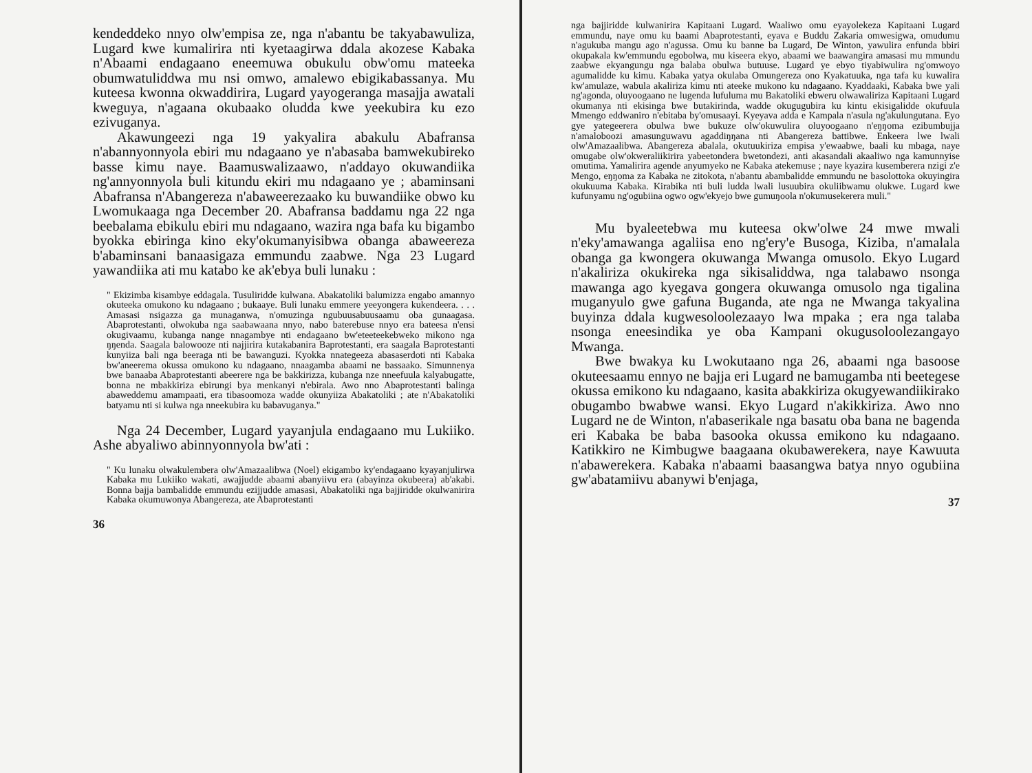kendeddeko nnyo olw'empisa ze, nga n'abantu be takyabawuliza, Lugard kwe kumalirira nti kyetaagirwa ddala akozese Kabaka n'Abaami endagaano eneemuwa obukulu obw'omu mateeka obumwatuliddwa mu nsi omwo, amalewo ebigikabassanya. Mu kuteesa kwonna okwaddirira, Lugard yayogeranga masajja awatali kweguya, n'agaana okubaako oludda kwe yeekubira ku ezo ezivuganya.
Akawungeezi nga 19 yakyalira abakulu Abafransa n'abannyonnyola ebiri mu ndagaano ye n'abasaba bamwekubireko basse kimu naye. Baamuswalizaawo, n'addayo okuwandiika ng'annyonnyola buli kitundu ekiri mu ndagaano ye ; abaminsani Abafransa n'Abangereza n'abaweerezaako ku buwandiike obwo ku Lwomukaaga nga December 20. Abafransa baddamu nga 22 nga beebalama ebikulu ebiri mu ndagaano, wazira nga bafa ku bigambo byokka ebiringa kino eky'okumanyisibwa obanga abaweereza b'abaminsani banaasigaza emmundu zaabwe. Nga 23 Lugard yawandiika ati mu katabo ke ak'ebya buli lunaku :
" Ekizimba kisambye eddagala. Tusuliridde kulwana. Abakatoliki balumizza engabo amannyo okuteeka omukono ku ndagaano ; bukaaye. Buli lunaku emmere yeeyongera kukendeera. . . . Amasasi nsigazza ga munaganwa, n'omuzinga ngubuusabuusaamu oba gunaagasa. Abaprotestanti, olwokuba nga saabawaana nnyo, nabo baterebuse nnyo era bateesa n'ensi okugivaamu, kubanga nange nnagambye nti endagaano bw'eteeteekebweko mikono nga ŋŋenda. Saagala balowooze nti najjirira kutakabanira Baprotestanti, era saagala Baprotestanti kunyiiza bali nga beeraga nti be bawanguzi. Kyokka nnategeeza abasaserdoti nti Kabaka bw'aneerema okussa omukono ku ndagaano, nnaagamba abaami ne bassaako. Simunnenya bwe banaaba Abaprotestanti abeerere nga be bakkirizza, kubanga nze nneefuula kalyabugatte, bonna ne mbakkiriza ebirungi bya menkanyi n'ebirala. Awo nno Abaprotestanti balinga abaweddemu amampaati, era tibasoomoza wadde okunyiiza Abakatoliki ; ate n'Abakatoliki batyamu nti si kulwa nga nneekubira ku babavuganya."
Nga 24 December, Lugard yayanjula endagaano mu Lukiiko. Ashe abyaliwo abinnyonnyola bw'ati :
" Ku lunaku olwakulembera olw'Amazaalibwa (Noel) ekigambo ky'endagaano kyayanjulirwa Kabaka mu Lukiiko wakati, awajjudde abaami abanyiivu era (abayinza okubeera) ab'akabi. Bonna bajja bambalidde emmundu ezijjudde amasasi, Abakatoliki nga bajjiridde okulwanirira Kabaka okumuwonya Abangereza, ate Abaprotestanti
36
nga bajjiridde kulwanirira Kapitaani Lugard. Waaliwo omu eyayolekeza Kapitaani Lugard emmundu, naye omu ku baami Abaprotestanti, eyava e Buddu Zakaria omwesigwa, omudumu n'agukuba mangu ago n'agussa. Omu ku banne ba Lugard, De Winton, yawulira enfunda bbiri okupakala kw'emmundu egobolwa, mu kiseera ekyo, abaami we baawangira amasasi mu mmundu zaabwe ekyangungu nga balaba obulwa butuuse. Lugard ye ebyo tiyabiwulira ng'omwoyo agumalidde ku kimu. Kabaka yatya okulaba Omungereza ono Kyakatuuka, nga tafa ku kuwalira kw'amulaze, wabula akaliriza kimu nti ateeke mukono ku ndagaano. Kyaddaaki, Kabaka bwe yali ng'agonda, oluyoogaano ne lugenda lufuluma mu Bakatoliki ebweru olwawaliriza Kapitaani Lugard okumanya nti ekisinga bwe butakirinda, wadde okugugubira ku kintu ekisigalidde okufuula Mmengo eddwaniro n'ebitaba by'omusaayi. Kyeyava adda e Kampala n'asula ng'akulungutana. Eyo gye yategeerera obulwa bwe bukuze olw'okuwulira oluyoogaano n'eŋŋoma ezibumbujja n'amaloboozi amasunguwavu agaddiŋŋana nti Abangereza battibwe. Enkeera lwe lwali olw'Amazaalibwa. Abangereza abalala, okutuukiriza empisa y'ewaabwe, baali ku mbaga, naye omugabe olw'okweraliikirira yabeetondera bwetondezi, anti akasandali akaaliwo nga kamunnyise omutima. Yamalirira agende anyumyeko ne Kabaka atekemuse ; naye kyazira kusemberera nzigi z'e Mengo, eŋŋoma za Kabaka ne zitokota, n'abantu abambalidde emmundu ne basolottoka okuyingira okukuuma Kabaka. Kirabika nti buli ludda lwali lusuubira okuliibwamu olukwe. Lugard kwe kufunyamu ng'ogubiina ogwo ogw'ekyejo bwe gumuŋoola n'okumusekerera muli."
Mu byaleetebwa mu kuteesa okw'olwe 24 mwe mwali n'eky'amawanga agaliisa eno ng'ery'e Busoga, Kiziba, n'amalala obanga ga kwongera okuwanga Mwanga omusolo. Ekyo Lugard n'akaliriza okukireka nga sikisaliddwa, nga talabawo nsonga mawanga ago kyegava gongera okuwanga omusolo nga tigalina muganyulo gwe gafuna Buganda, ate nga ne Mwanga takyalina buyinza ddala kugwesoloolezaayo lwa mpaka ; era nga talaba nsonga eneesindika ye oba Kampani okugusoloolezangayo Mwanga.
Bwe bwakya ku Lwokutaano nga 26, abaami nga basoose okuteesaamu ennyo ne bajja eri Lugard ne bamugamba nti beetegese okussa emikono ku ndagaano, kasita abakkiriza okugyewandiikirako obugambo bwabwe wansi. Ekyo Lugard n'akikkiriza. Awo nno Lugard ne de Winton, n'abaserikale nga basatu oba bana ne bagenda eri Kabaka be baba basooka okussa emikono ku ndagaano. Katikkiro ne Kimbugwe baagaana okubawerekera, naye Kawuuta n'abawerekera. Kabaka n'abaami baasangwa batya nnyo ogubiina gw'abatamiivu abanywi b'enjaga,
37